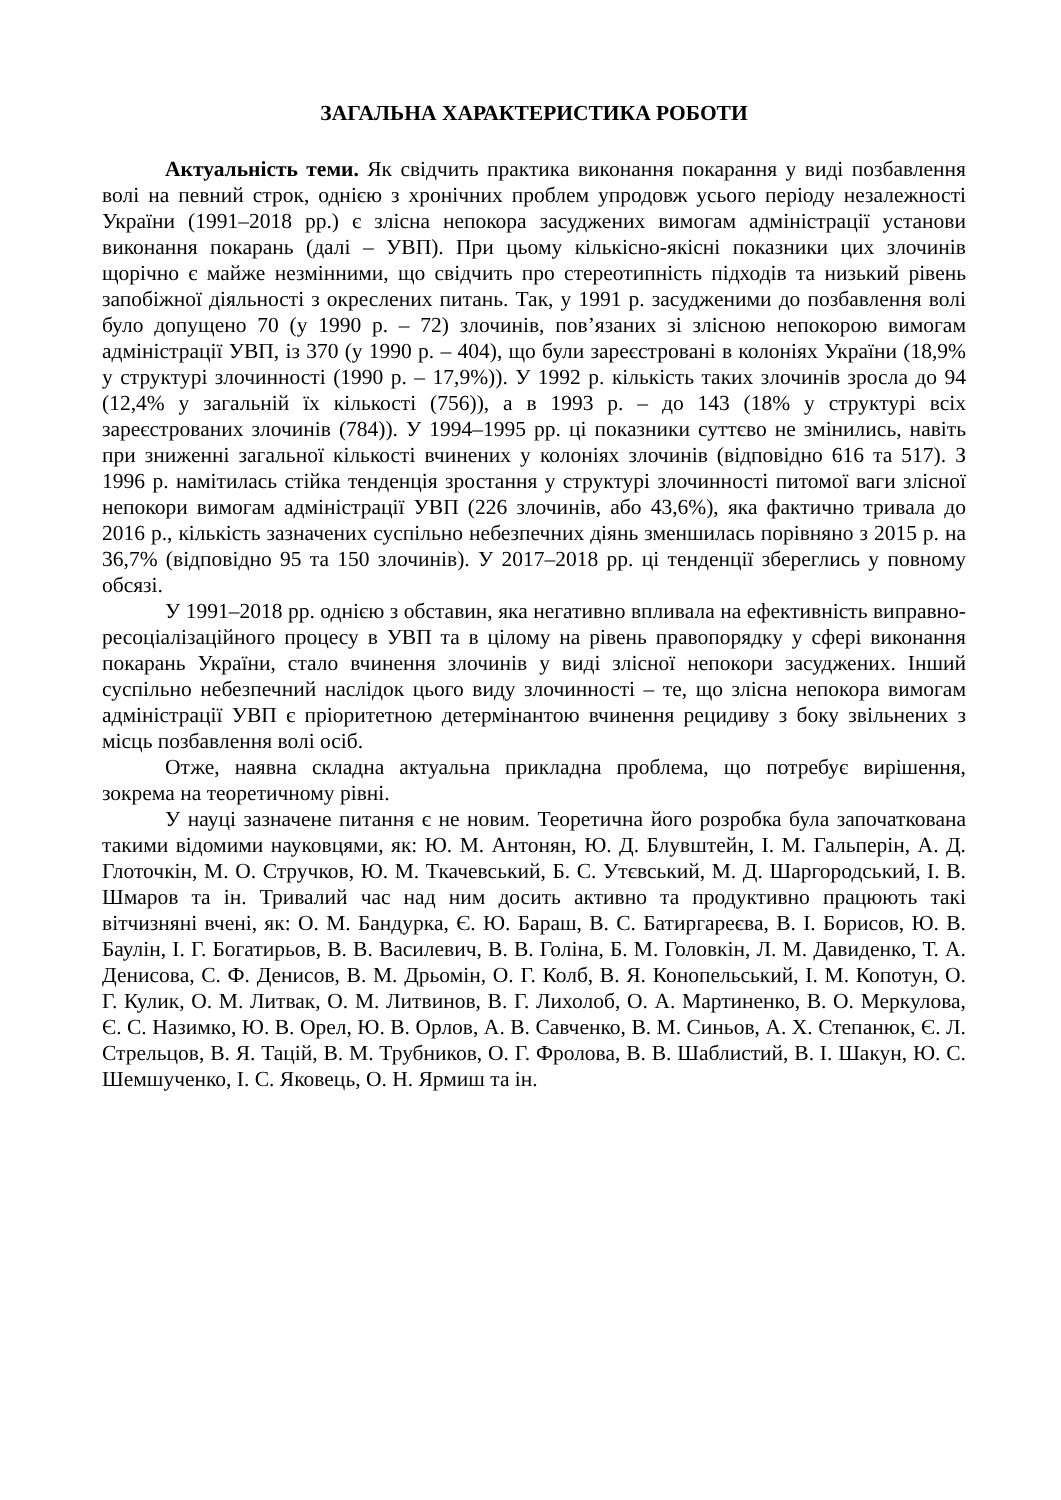ЗАГАЛЬНА ХАРАКТЕРИСТИКА РОБОТИ
Актуальність теми. Як свідчить практика виконання покарання у виді позбавлення волі на певний строк, однією з хронічних проблем упродовж усього періоду незалежності України (1991–2018 рр.) є злісна непокора засуджених вимогам адміністрації установи виконання покарань (далі – УВП). При цьому кількісно-якісні показники цих злочинів щорічно є майже незмінними, що свідчить про стереотипність підходів та низький рівень запобіжної діяльності з окреслених питань. Так, у 1991 р. засудженими до позбавлення волі було допущено 70 (у 1990 р. – 72) злочинів, пов’язаних зі злісною непокорою вимогам адміністрації УВП, із 370 (у 1990 р. – 404), що були зареєстровані в колоніях України (18,9% у структурі злочинності (1990 р. – 17,9%)). У 1992 р. кількість таких злочинів зросла до 94 (12,4% у загальній їх кількості (756)), а в 1993 р. – до 143 (18% у структурі всіх зареєстрованих злочинів (784)). У 1994–1995 рр. ці показники суттєво не змінились, навіть при зниженні загальної кількості вчинених у колоніях злочинів (відповідно 616 та 517). З 1996 р. намітилась стійка тенденція зростання у структурі злочинності питомої ваги злісної непокори вимогам адміністрації УВП (226 злочинів, або 43,6%), яка фактично тривала до 2016 р., кількість зазначених суспільно небезпечних діянь зменшилась порівняно з 2015 р. на 36,7% (відповідно 95 та 150 злочинів). У 2017–2018 рр. ці тенденції збереглись у повному обсязі.
У 1991–2018 рр. однією з обставин, яка негативно впливала на ефективність виправно-ресоціалізаційного процесу в УВП та в цілому на рівень правопорядку у сфері виконання покарань України, стало вчинення злочинів у виді злісної непокори засуджених. Інший суспільно небезпечний наслідок цього виду злочинності – те, що злісна непокора вимогам адміністрації УВП є пріоритетною детермінантою вчинення рецидиву з боку звільнених з місць позбавлення волі осіб.
Отже, наявна складна актуальна прикладна проблема, що потребує вирішення, зокрема на теоретичному рівні.
У науці зазначене питання є не новим. Теоретична його розробка була започаткована такими відомими науковцями, як: Ю. М. Антонян, Ю. Д. Блувштейн, І. М. Гальперін, А. Д. Глоточкін, М. О. Стручков, Ю. М. Ткачевський, Б. С. Утєвський, М. Д. Шаргородський, І. В. Шмаров та ін. Тривалий час над ним досить активно та продуктивно працюють такі вітчизняні вчені, як: О. М. Бандурка, Є. Ю. Бараш, В. С. Батиргареєва, В. І. Борисов, Ю. В. Баулін, І. Г. Богатирьов, В. В. Василевич, В. В. Голіна, Б. М. Головкін, Л. М. Давиденко, Т. А. Денисова, С. Ф. Денисов, В. М. Дрьомін, О. Г. Колб, В. Я. Конопельський, І. М. Копотун, О. Г. Кулик, О. М. Литвак, О. М. Литвинов, В. Г. Лихолоб, О. А. Мартиненко, В. О. Меркулова, Є. С. Назимко, Ю. В. Орел, Ю. В. Орлов, А. В. Савченко, В. М. Синьов, А. Х. Степанюк, Є. Л. Стрельцов, В. Я. Тацій, В. М. Трубников, О. Г. Фролова, В. В. Шаблистий, В. І. Шакун, Ю. С. Шемшученко, І. С. Яковець, О. Н. Ярмиш та ін.